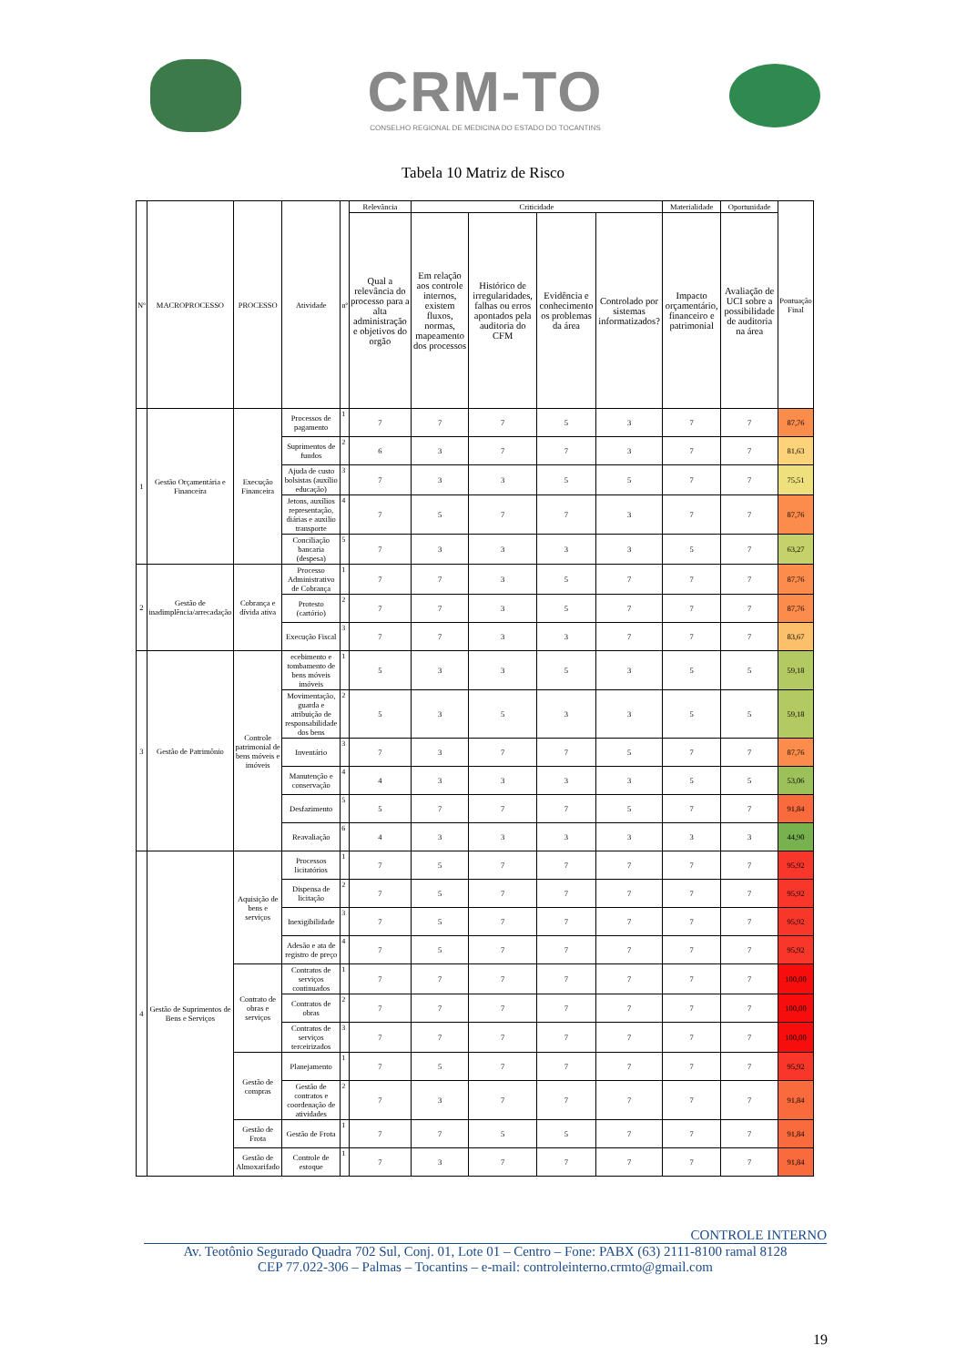CRM-TO
CONSELHO REGIONAL DE MEDICINA DO ESTADO DO TOCANTINS
Tabela 10 Matriz de Risco
| Nº | MACROPROCESSO | PROCESSO | Atividade | nº | Relevância | Criticidade | | | | Materialidade | Oportunidade | Pontuação Final |
| --- | --- | --- | --- | --- | --- | --- | --- | --- | --- | --- | --- | --- |
| | | | | | Qual a relevância do processo para a alta administração e objetivos do orgão | Em relação aos controle internos, existem fluxos, normas, mapeamento dos processos | Histórico de irregularidades, falhas ou erros apontados pela auditoria do CFM | Evidência e conhecimento os problemas da área | Controlado por sistemas informatizados? | Impacto orçamentário, financeiro e patrimonial | Avaliação de UCI sobre a possibilidade de auditoria na área | |
| 1 | Gestão Orçamentária e Financeira | Execução Financeira | Processos de pagamento | 1 | 7 | 7 | 7 | 5 | 3 | 7 | 7 | 87,76 |
| | | | Suprimentos de fundos | 2 | 6 | 3 | 7 | 7 | 3 | 7 | 7 | 81,63 |
| | | | Ajuda de custo bolsistas (auxílio educação) | 3 | 7 | 3 | 3 | 5 | 5 | 7 | 7 | 75,51 |
| | | | Jetons, auxílios representação, diárias e auxilio transporte | 4 | 7 | 5 | 7 | 7 | 3 | 7 | 7 | 87,76 |
| | | | Conciliação bancaria (despesa) | 5 | 7 | 3 | 3 | 3 | 3 | 5 | 7 | 63,27 |
| 2 | Gestão de inadimplência/arrecadação | Cobrança e dívida ativa | Processo Administrativo de Cobrança | 1 | 7 | 7 | 3 | 5 | 7 | 7 | 7 | 87,76 |
| | | | Protesto (cartório) | 2 | 7 | 7 | 3 | 5 | 7 | 7 | 7 | 87,76 |
| | | | Execução Fiscal | 3 | 7 | 7 | 3 | 3 | 7 | 7 | 7 | 83,67 |
| 3 | Gestão de Patrimônio | Controle patrimonial de bens móveis e imóveis | ecebimento e tombamento de bens móveis imóveis | 1 | 5 | 3 | 3 | 5 | 3 | 5 | 5 | 59,18 |
| | | | Movimentação, guarda e atribuição de responsabilidade dos bens | 2 | 5 | 3 | 5 | 3 | 3 | 5 | 5 | 59,18 |
| | | | Inventário | 3 | 7 | 3 | 7 | 7 | 5 | 7 | 7 | 87,76 |
| | | | Manutenção e conservação | 4 | 4 | 3 | 3 | 3 | 3 | 5 | 5 | 53,06 |
| | | | Desfazimento | 5 | 5 | 7 | 7 | 7 | 5 | 7 | 7 | 91,84 |
| | | | Reavaliação | 6 | 4 | 3 | 3 | 3 | 3 | 3 | 3 | 44,90 |
| 4 | Gestão de Suprimentos de Bens e Serviços | Aquisição de bens e serviços | Processos licitatórios | 1 | 7 | 5 | 7 | 7 | 7 | 7 | 7 | 95,92 |
| | | | Dispensa de licitação | 2 | 7 | 5 | 7 | 7 | 7 | 7 | 7 | 95,92 |
| | | | Inexigibilidade | 3 | 7 | 5 | 7 | 7 | 7 | 7 | 7 | 95,92 |
| | | | Adesão e ata de registro de preço | 4 | 7 | 5 | 7 | 7 | 7 | 7 | 7 | 95,92 |
| | | Contrato de obras e serviços | Contratos de serviços continuados | 1 | 7 | 7 | 7 | 7 | 7 | 7 | 7 | 100,00 |
| | | | Contratos de obras | 2 | 7 | 7 | 7 | 7 | 7 | 7 | 7 | 100,00 |
| | | | Contratos de serviços terceirizados | 3 | 7 | 7 | 7 | 7 | 7 | 7 | 7 | 100,00 |
| | | Gestão de compras | Planejamento | 1 | 7 | 5 | 7 | 7 | 7 | 7 | 7 | 95,92 |
| | | | Gestão de contratos e coordenação de atividades | 2 | 7 | 3 | 7 | 7 | 7 | 7 | 7 | 91,84 |
| | | Gestão de Frota | Gestão de Frota | 1 | 7 | 7 | 5 | 5 | 7 | 7 | 7 | 91,84 |
| | | Gestão de Almoxarifado | Controle de estoque | 1 | 7 | 3 | 7 | 7 | 7 | 7 | 7 | 91,84 |
CONTROLE INTERNO
Av. Teotônio Segurado Quadra 702 Sul, Conj. 01, Lote 01 – Centro – Fone: PABX (63) 2111-8100 ramal 8128
CEP 77.022-306 – Palmas – Tocantins – e-mail: controleinterno.crmto@gmail.com
19